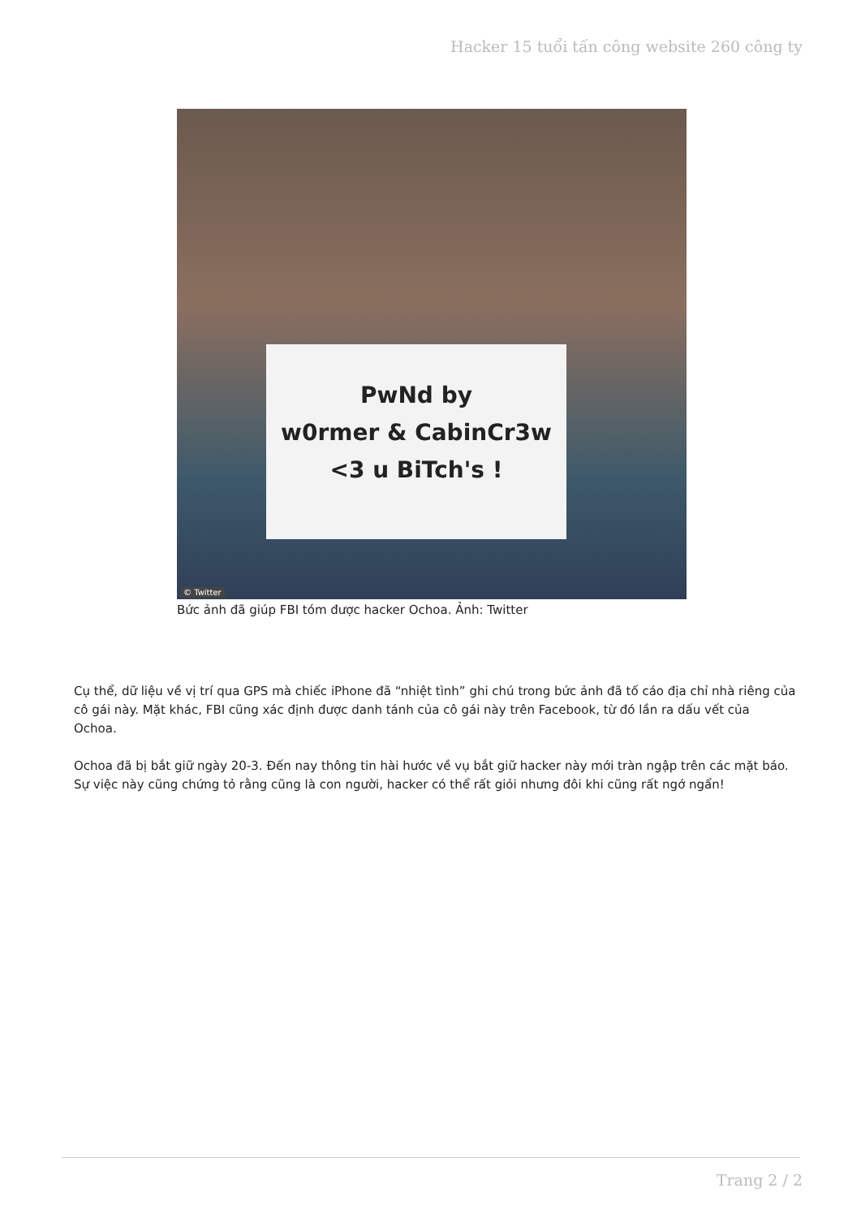Hacker 15 tuổi tấn công website 260 công ty
PwNd by
w0rmer & CabinCr3w
<3 u BiTch's !
© Twitter
Bức ảnh đã giúp FBI tóm được hacker Ochoa. Ảnh: Twitter
Cụ thể, dữ liệu về vị trí qua GPS mà chiếc iPhone đã “nhiệt tình” ghi chú trong bức ảnh đã tố cáo địa chỉ nhà riêng của cô gái này. Mặt khác, FBI cũng xác định được danh tánh của cô gái này trên Facebook, từ đó lần ra dấu vết của Ochoa.
Ochoa đã bị bắt giữ ngày 20-3. Đến nay thông tin hài hước về vụ bắt giữ hacker này mới tràn ngập trên các mặt báo. Sự việc này cũng chứng tỏ rằng cũng là con người, hacker có thể rất giỏi nhưng đôi khi cũng rất ngớ ngẩn!
Trang 2 / 2